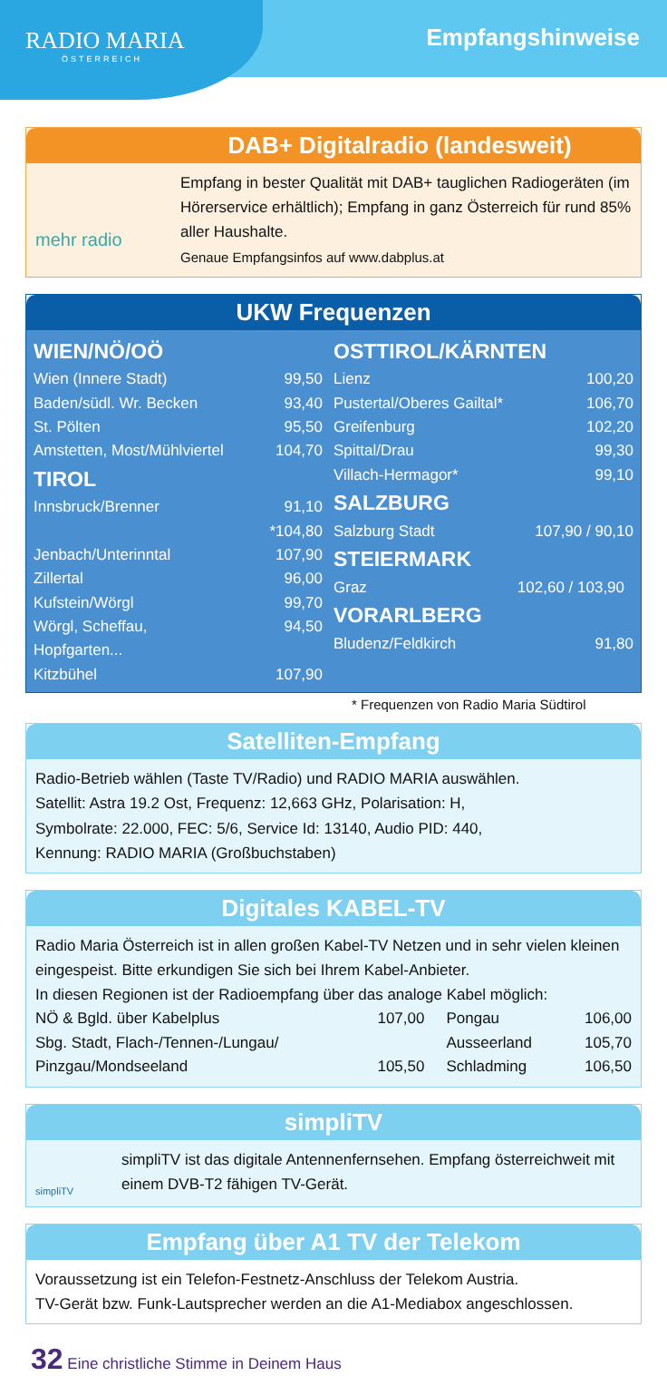RADIO MARIA
ÖSTERREICH
Empfangshinweise
DAB+ Digitalradio (landesweit)
mehr radio
Empfang in bester Qualität mit DAB+ tauglichen Radiogeräten (im Hörerservice erhältlich); Empfang in ganz Österreich für rund 85% aller Haushalte.
Genaue Empfangsinfos auf www.dabplus.at
UKW Frequenzen
| / WIEN/NÖ/OÖ / / / Wien (Innere Stadt) / 99,50 / / Baden/südl. Wr. Becken / 93,40 / / St. Pölten / 95,50 / / Amstetten, Most/Mühlviertel / 104,70 / / TIROL / / / Innsbruck/Brenner / 91,10 *104,80 / / Jenbach/Unterinntal / 107,90 / / Zillertal / 96,00 / / Kufstein/Wörgl / 99,70 / / Wörgl, Scheffau, Hopfgarten... / 94,50 / / Kitzbühel / 107,90 / | / OSTTIROL/KÄRNTEN / / / Lienz / 100,20 / / Pustertal/Oberes Gailtal* / 106,70 / / Greifenburg / 102,20 / / Spittal/Drau / 99,30 / / Villach-Hermagor* / 99,10 / / SALZBURG / / / Salzburg Stadt / 107,90 / 90,10 / / STEIERMARK / / / Graz / 102,60 / 103,90 / / VORARLBERG / / / Bludenz/Feldkirch / 91,80 / |
* Frequenzen von Radio Maria Südtirol
Satelliten-Empfang
Radio-Betrieb wählen (Taste TV/Radio) und RADIO MARIA auswählen.
Satellit: Astra 19.2 Ost, Frequenz: 12,663 GHz, Polarisation: H,
Symbolrate: 22.000, FEC: 5/6, Service Id: 13140, Audio PID: 440,
Kennung: RADIO MARIA (Großbuchstaben)
Digitales KABEL-TV
Radio Maria Österreich ist in allen großen Kabel-TV Netzen und in sehr vielen kleinen eingespeist. Bitte erkundigen Sie sich bei Ihrem Kabel-Anbieter.
In diesen Regionen ist der Radioempfang über das analoge Kabel möglich:
| NÖ & Bgld. über Kabelplus | 107,00 | Pongau | 106,00 |
| Sbg. Stadt, Flach-/Tennen-/Lungau/ | | Ausseerland | 105,70 |
| Pinzgau/Mondseeland | 105,50 | Schladming | 106,50 |
simpliTV
simpliTV
simpliTV ist das digitale Antennenfernsehen. Empfang österreichweit mit einem DVB-T2 fähigen TV-Gerät.
Empfang über A1 TV der Telekom
Voraussetzung ist ein Telefon-Festnetz-Anschluss der Telekom Austria.
TV-Gerät bzw. Funk-Lautsprecher werden an die A1-Mediabox angeschlossen.
32 Eine christliche Stimme in Deinem Haus